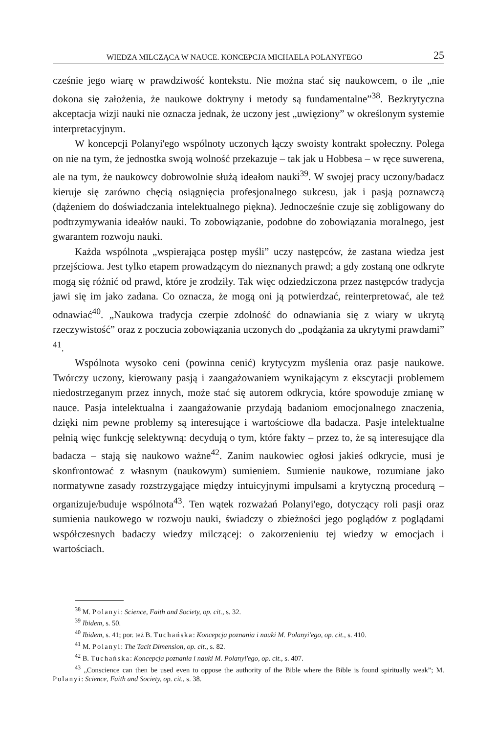WIEDZA MILCZĄCA W NAUCE. KONCEPCJA MICHAELA POLANYI'EGO 25
cześnie jego wiarę w prawdziwość kontekstu. Nie można stać się naukowcem, o ile „nie dokona się założenia, że naukowe doktryny i metody są fundamentalne”<sup>38</sup>. Bezkrytyczna akceptacja wizji nauki nie oznacza jednak, że uczony jest „uwięziony” w określonym systemie interpretacyjnym.
W koncepcji Polanyi'ego wspólnoty uczonych łączy swoisty kontrakt społeczny. Polega on nie na tym, że jednostka swoją wolność przekazuje – tak jak u Hobbesa – w ręce suwerena, ale na tym, że naukowcy dobrowolnie służą ideałom nauki<sup>39</sup>. W swojej pracy uczony/badacz kieruje się zarówno chęcią osiągnięcia profesjonalnego sukcesu, jak i pasją poznawczą (dążeniem do doświadczania intelektualnego piękna). Jednocześnie czuje się zobligowany do podtrzymywania ideałów nauki. To zobowiązanie, podobne do zobowiązania moralnego, jest gwarantem rozwoju nauki.
Każda wspólnota „wspierająca postęp myśli” uczy następców, że zastana wiedza jest przejściowa. Jest tylko etapem prowadzącym do nieznanych prawd; a gdy zostaną one odkryte mogą się różnić od prawd, które je zrodziły. Tak więc odziedziczona przez następców tradycja jawi się im jako zadana. Co oznacza, że mogą oni ją potwierdzać, reinterpretować, ale też odnawiać<sup>40</sup>. „Naukowa tradycja czerpie zdolność do odnawiania się z wiary w ukrytą rzeczywistość” oraz z poczucia zobowiązania uczonych do „podążania za ukrytymi prawdami” <sup>41</sup>.
Wspólnota wysoko ceni (powinna cenić) krytycyzm myślenia oraz pasje naukowe. Twórczy uczony, kierowany pasją i zaangażowaniem wynikającym z ekscytacji problemem niedostrzeganym przez innych, może stać się autorem odkrycia, które spowoduje zmianę w nauce. Pasja intelektualna i zaangażowanie przydają badaniom emocjonalnego znaczenia, dzięki nim pewne problemy są interesujące i wartościowe dla badacza. Pasje intelektualne pełnią więc funkcję selektywną: decydują o tym, które fakty – przez to, że są interesujące dla badacza – stają się naukowo ważne<sup>42</sup>. Zanim naukowiec ogłosi jakieś odkrycie, musi je skonfrontować z własnym (naukowym) sumieniem. Sumienie naukowe, rozumiane jako normatywne zasady rozstrzygające między intuicyjnymi impulsami a krytyczną procedurą – organizuje/buduje wspólnota<sup>43</sup>. Ten wątek rozważań Polanyi'ego, dotyczący roli pasji oraz sumienia naukowego w rozwoju nauki, świadczy o zbieżności jego poglądów z poglądami współczesnych badaczy wiedzy milczącej: o zakorzenieniu tej wiedzy w emocjach i wartościach.
<sup>38</sup> M. Polanyi: Science, Faith and Society, op. cit., s. 32.
<sup>39</sup> Ibidem, s. 50.
<sup>40</sup> Ibidem, s. 41; por. też B. Tuchańska: Koncepcja poznania i nauki M. Polanyi'ego, op. cit., s. 410.
<sup>41</sup> M. Polanyi: The Tacit Dimension, op. cit., s. 82.
<sup>42</sup> B. Tuchańska: Koncepcja poznania i nauki M. Polanyi'ego, op. cit., s. 407.
<sup>43</sup> „Conscience can then be used even to oppose the authority of the Bible where the Bible is found spiritually weak”; M. Polanyi: Science, Faith and Society, op. cit., s. 38.